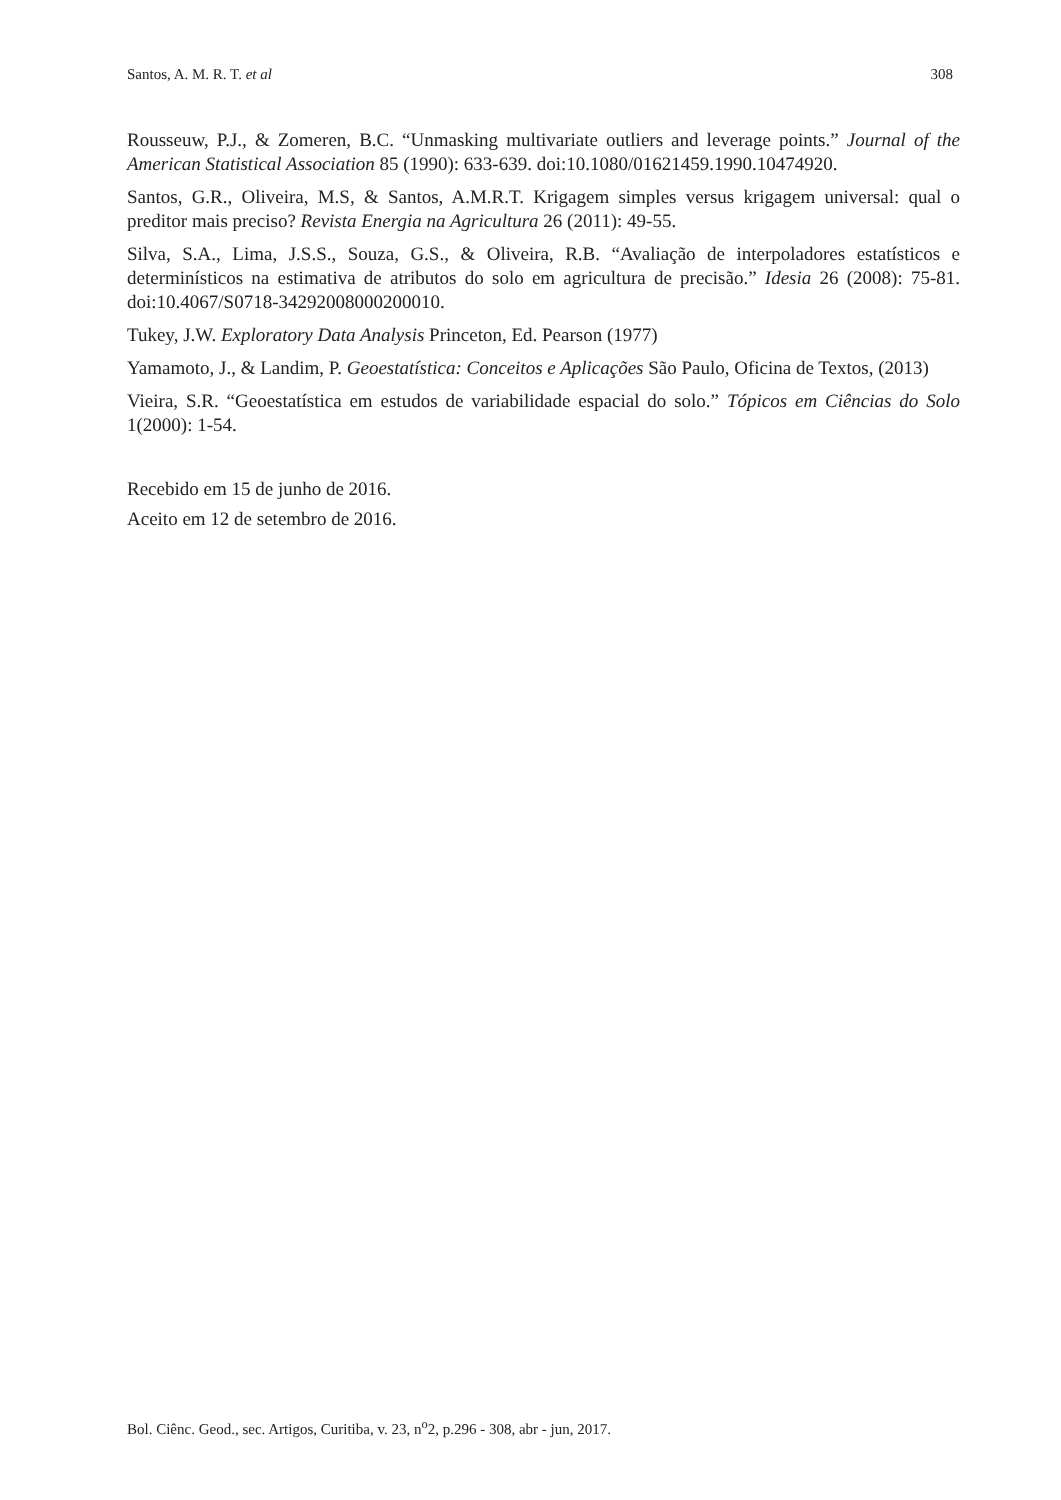Santos, A. M. R. T. et al 308
Rousseuw, P.J., & Zomeren, B.C. “Unmasking multivariate outliers and leverage points.” Journal of the American Statistical Association 85 (1990): 633-639. doi:10.1080/01621459.1990.10474920.
Santos, G.R., Oliveira, M.S, & Santos, A.M.R.T. Krigagem simples versus krigagem universal: qual o preditor mais preciso? Revista Energia na Agricultura 26 (2011): 49-55.
Silva, S.A., Lima, J.S.S., Souza, G.S., & Oliveira, R.B. “Avaliação de interpoladores estatísticos e determinísticos na estimativa de atributos do solo em agricultura de precisão.” Idesia 26 (2008): 75-81. doi:10.4067/S0718-34292008000200010.
Tukey, J.W. Exploratory Data Analysis Princeton, Ed. Pearson (1977)
Yamamoto, J., & Landim, P. Geoestatística: Conceitos e Aplicações São Paulo, Oficina de Textos, (2013)
Vieira, S.R. “Geoestatística em estudos de variabilidade espacial do solo.” Tópicos em Ciências do Solo 1(2000): 1-54.
Recebido em 15 de junho de 2016.
Aceito em 12 de setembro de 2016.
Bol. Ciênc. Geod., sec. Artigos, Curitiba, v. 23, n<sup>o</sup>2, p.296 - 308, abr - jun, 2017.